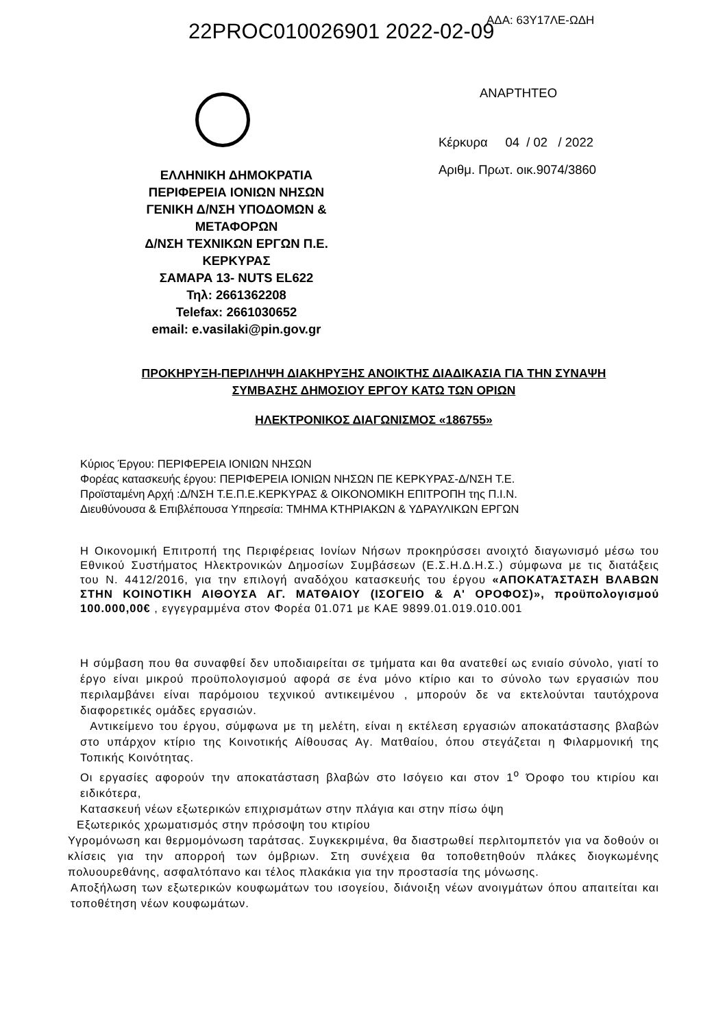22PROC010026901 2022-02-09 ΑΔΑ: 63Υ17ΛΕ-ΩΔΗ
ΕΛΛΗΝΙΚΗ ΔΗΜΟΚΡΑΤΙΑ
ΠΕΡΙΦΕΡΕΙΑ ΙΟΝΙΩΝ ΝΗΣΩΝ
ΓΕΝΙΚΗ Δ/ΝΣΗ ΥΠΟΔΟΜΩΝ &
ΜΕΤΑΦΟΡΩΝ
Δ/ΝΣΗ ΤΕΧΝΙΚΩΝ ΕΡΓΩΝ Π.Ε.
ΚΕΡΚΥΡΑΣ
ΣΑΜΑΡΑ 13- NUTS EL622
Τηλ: 2661362208
Telefax: 2661030652
email: e.vasilaki@pin.gov.gr
ΑΝΑΡΤΗΤΕΟ
Κέρκυρα 04 / 02 / 2022
Αριθμ. Πρωτ. οικ.9074/3860
ΠΡΟΚΗΡΥΞΗ-ΠΕΡΙΛΗΨΗ ΔΙΑΚΗΡΥΞΗΣ ΑΝΟΙΚΤΗΣ ΔΙΑΔΙΚΑΣΙΑ ΓΙΑ ΤΗΝ ΣΥΝΑΨΗ
ΣΥΜΒΑΣΗΣ ΔΗΜΟΣΙΟΥ ΕΡΓΟΥ ΚΑΤΩ ΤΩΝ ΟΡΙΩΝ
ΗΛΕΚΤΡΟΝΙΚΟΣ ΔΙΑΓΩΝΙΣΜΟΣ «186755»
Κύριος Έργου: ΠΕΡΙΦΕΡΕΙΑ ΙΟΝΙΩΝ ΝΗΣΩΝ
Φορέας κατασκευής έργου: ΠΕΡΙΦΕΡΕΙΑ ΙΟΝΙΩΝ ΝΗΣΩΝ ΠΕ ΚΕΡΚΥΡΑΣ-Δ/ΝΣΗ Τ.Ε.
Προϊσταμένη Αρχή :Δ/ΝΣΗ Τ.Ε.Π.Ε.ΚΕΡΚΥΡΑΣ & ΟΙΚΟΝΟΜΙΚΗ ΕΠΙΤΡΟΠΗ της Π.Ι.Ν.
Διευθύνουσα & Επιβλέπουσα Υπηρεσία: ΤΜΗΜΑ ΚΤΗΡΙΑΚΩΝ & ΥΔΡΑΥΛΙΚΩΝ ΕΡΓΩΝ
Η Οικονομική Επιτροπή της Περιφέρειας Ιονίων Νήσων προκηρύσσει ανοιχτό διαγωνισμό μέσω του Εθνικού Συστήματος Ηλεκτρονικών Δημοσίων Συμβάσεων (Ε.Σ.Η.Δ.Η.Σ.) σύμφωνα με τις διατάξεις του Ν. 4412/2016, για την επιλογή αναδόχου κατασκευής του έργου «ΑΠΟΚΑΤΆΣΤΑΣΗ ΒΛΑΒΩΝ ΣΤΗΝ ΚΟΙΝΟΤΙΚΗ ΑΙΘΟΥΣΑ ΑΓ. ΜΑΤΘΑΙΟΥ (ΙΣΟΓΕΙΟ & Α' ΟΡΟΦΟΣ)», προϋπολογισμού 100.000,00€ , εγγεγραμμένα στον Φορέα 01.071 με ΚΑΕ 9899.01.019.010.001
Η σύμβαση που θα συναφθεί δεν υποδιαιρείται σε τμήματα και θα ανατεθεί ως ενιαίο σύνολο, γιατί το έργο είναι μικρού προϋπολογισμού αφορά σε ένα μόνο κτίριο και το σύνολο των εργασιών που περιλαμβάνει είναι παρόμοιου τεχνικού αντικειμένου , μπορούν δε να εκτελούνται ταυτόχρονα διαφορετικές ομάδες εργασιών.
Αντικείμενο του έργου, σύμφωνα με τη μελέτη, είναι η εκτέλεση εργασιών αποκατάστασης βλαβών στο υπάρχον κτίριο της Κοινοτικής Αίθουσας Αγ. Ματθαίου, όπου στεγάζεται η Φιλαρμονική της Τοπικής Κοινότητας.
Οι εργασίες αφορούν την αποκατάσταση βλαβών στο Ισόγειο και στον 1<sup>ο</sup> Όροφο του κτιρίου και ειδικότερα,
Κατασκευή νέων εξωτερικών επιχρισμάτων στην πλάγια και στην πίσω όψη
Εξωτερικός χρωματισμός στην πρόσοψη του κτιρίου
Υγρομόνωση και θερμομόνωση ταράτσας. Συγκεκριμένα, θα διαστρωθεί περλιτομπετόν για να δοθούν οι κλίσεις για την απορροή των όμβριων. Στη συνέχεια θα τοποθετηθούν πλάκες διογκωμένης πολυουρεθάνης, ασφαλτόπανο και τέλος πλακάκια για την προστασία της μόνωσης.
Αποξήλωση των εξωτερικών κουφωμάτων του ισογείου, διάνοιξη νέων ανοιγμάτων όπου απαιτείται και τοποθέτηση νέων κουφωμάτων.